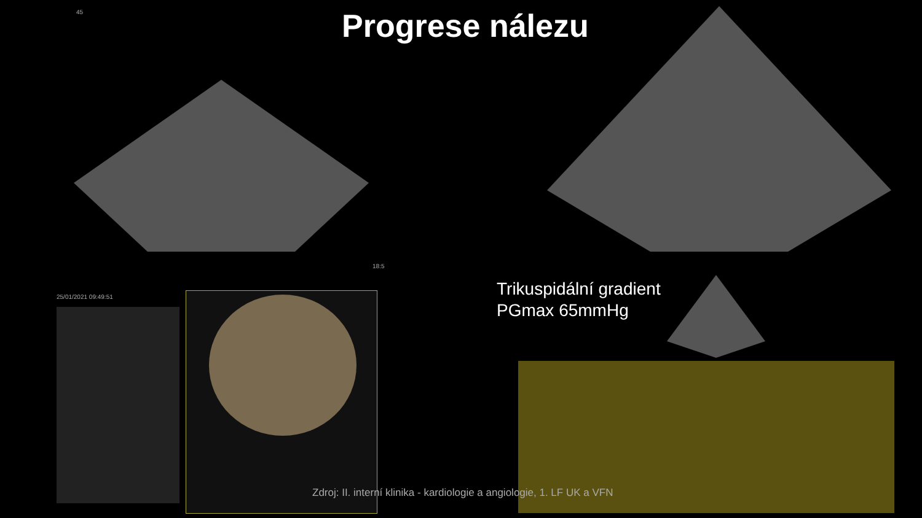Progrese nálezu
45
18:5
25/01/2021 09:49:51
Trikuspidální gradient
PGmax 65mmHg
Zdroj: II. interní klinika - kardiologie a angiologie, 1. LF UK a VFN